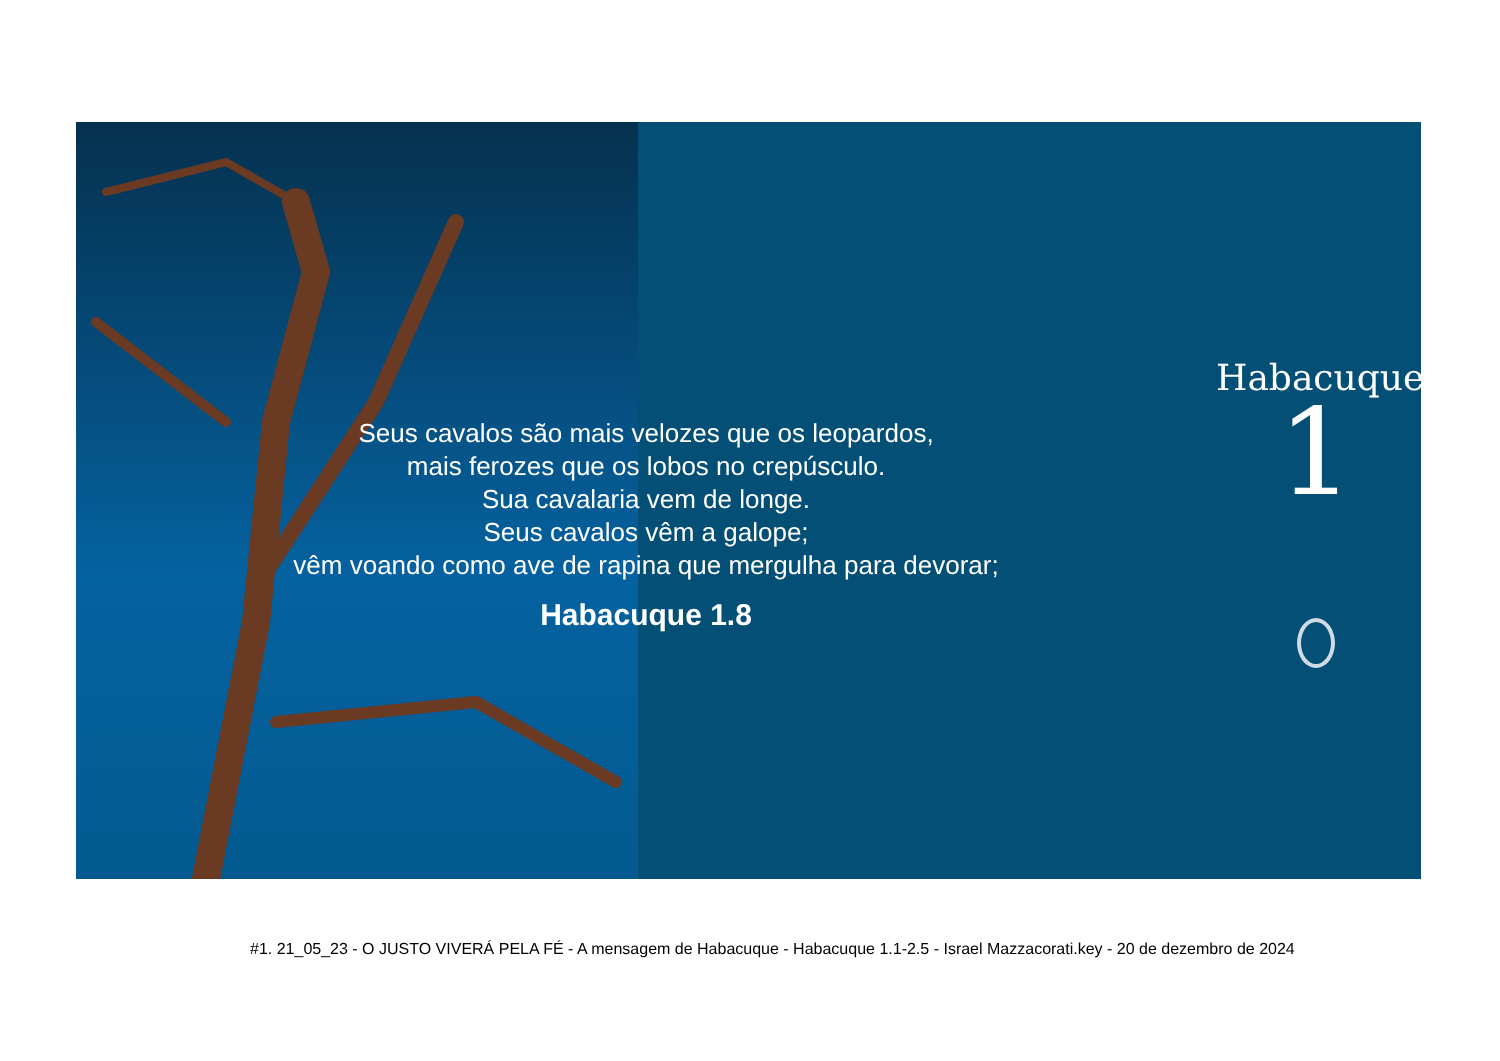Seus cavalos são mais velozes que os leopardos,
mais ferozes que os lobos no crepúsculo.
Sua cavalaria vem de longe.
Seus cavalos vêm a galope;
vêm voando como ave de rapina que mergulha para devorar;
Habacuque 1.8
Habacuque
1
#1. 21_05_23 - O JUSTO VIVERÁ PELA FÉ - A mensagem de Habacuque - Habacuque 1.1-2.5 - Israel Mazzacorati.key - 20 de dezembro de 2024